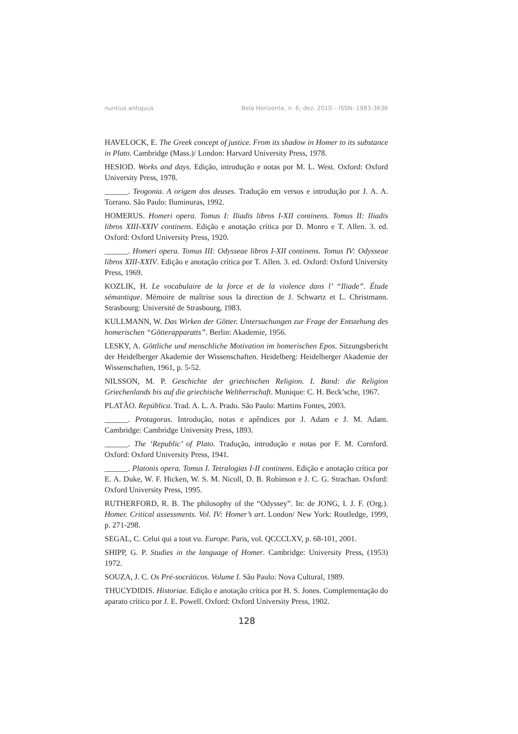nuntius antiquus Belo Horizonte, n. 6, dez. 2010 – ISSN: 1983-3636
HAVELOCK, E. The Greek concept of justice. From its shadow in Homer to its substance in Plato. Cambridge (Mass.)/ London: Harvard University Press, 1978.
HESIOD. Works and days. Edição, introdução e notas por M. L. West. Oxford: Oxford University Press, 1978.
______. Teogonia. A origem dos deuses. Tradução em versos e introdução por J. A. A. Torrano. São Paulo: Iluminuras, 1992.
HOMERUS. Homeri opera. Tomus I: Iliadis libros I-XII continens. Tomus II: Iliadis libros XIII-XXIV continens. Edição e anotação crítica por D. Monro e T. Allen. 3. ed. Oxford: Oxford University Press, 1920.
______. Homeri opera. Tomus III: Odysseae libros I-XII continens. Tomus IV: Odysseae libros XIII-XXIV. Edição e anotação crítica por T. Allen. 3. ed. Oxford: Oxford University Press, 1969.
KOZLIK, H. Le vocabulaire de la force et de la violence dans l’ “Iliade”. Étude sémantique. Mémoire de maîtrise sous la direction de J. Schwartz et L. Christmann. Strasbourg: Université de Strasbourg, 1983.
KULLMANN, W. Das Wirken der Götter. Untersuchungen zur Frage der Entstehung des homerischen “Götterapparatts”. Berlin: Akademie, 1956.
LESKY, A. Göttliche und menschliche Motivation im homerischen Epos. Sitzungsbericht der Heidelberger Akademie der Wissenschaften. Heidelberg: Heidelberger Akademie der Wissenschaften, 1961, p. 5-52.
NILSSON, M. P. Geschichte der griechischen Religion. I. Band: die Religion Griechenlands bis auf die griechische Weltherrschaft. Munique: C. H. Beck’sche, 1967.
PLATÃO. República. Trad. A. L. A. Prado. São Paulo: Martins Fontes, 2003.
______. Protagoras. Introdução, notas e apêndices por J. Adam e J. M. Adam. Cambridge: Cambridge University Press, 1893.
______. The ‘Republic’ of Plato. Tradução, introdução e notas por F. M. Cornford. Oxford: Oxford University Press, 1941.
______. Platonis opera. Tomus I. Tetralogias I-II continens. Edição e anotação crítica por E. A. Duke, W. F. Hicken, W. S. M. Nicoll, D. B. Robinson e J. C. G. Strachan. Oxford: Oxford University Press, 1995.
RUTHERFORD, R. B. The philosophy of the “Odyssey”. In: de JONG, I. J. F. (Org.). Homer. Critical assessments. Vol. IV: Homer’s art. London/ New York: Routledge, 1999, p. 271-298.
SEGAL, C. Celui qui a tout vu. Europe. Paris, vol. QCCCLXV, p. 68-101, 2001.
SHIPP, G. P. Studies in the language of Homer. Cambridge: University Press, (1953) 1972.
SOUZA, J. C. Os Pré-socráticos. Volume I. São Paulo: Nova Cultural, 1989.
THUCYDIDIS. Historiae. Edição e anotação crítica por H. S. Jones. Complementação do aparato crítico por J. E. Powell. Oxford: Oxford University Press, 1902.
128